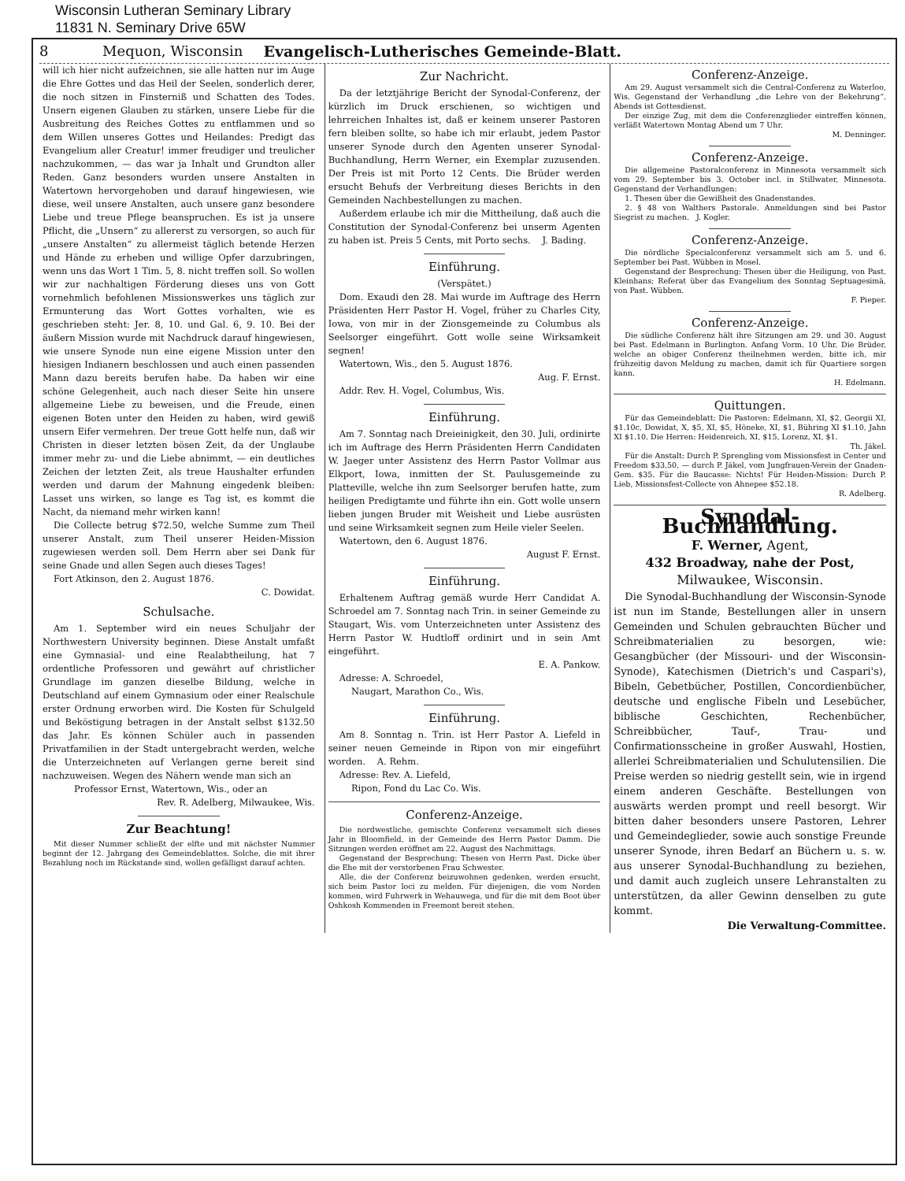Wisconsin Lutheran Seminary Library
11831 N. Seminary Drive 65W
8 Mequon, Wisconsin Evangelisch-Lutherisches Gemeinde-Blatt.
will ich hier nicht aufzeichnen, sie alle hatten nur im Auge die Ehre Gottes und das Heil der Seelen, sonderlich derer, die noch sitzen in Finsterniß und Schatten des Todes. Unsern eigenen Glauben zu stärken, unsere Liebe für die Ausbreitung des Reiches Gottes zu entflammen und so dem Willen unseres Gottes und Heilandes: Predigt das Evangelium aller Creatur! immer freudiger und treulicher nachzukommen, — das war ja Inhalt und Grundton aller Reden. Ganz besonders wurden unsere Anstalten in Watertown hervorgehoben und darauf hingewiesen, wie diese, weil unsere Anstalten, auch unsere ganz besondere Liebe und treue Pflege beanspruchen. Es ist ja unsere Pflicht, die „Unsern“ zu allererst zu versorgen, so auch für „unsere Anstalten“ zu allermeist täglich betende Herzen und Hände zu erheben und willige Opfer darzubringen, wenn uns das Wort 1 Tim. 5, 8. nicht treffen soll. So wollen wir zur nachhaltigen Förderung dieses uns von Gott vornehmlich befohlenen Missionswerkes uns täglich zur Ermunterung das Wort Gottes vorhalten, wie es geschrieben steht: Jer. 8, 10. und Gal. 6, 9. 10. Bei der äußern Mission wurde mit Nachdruck darauf hingewiesen, wie unsere Synode nun eine eigene Mission unter den hiesigen Indianern beschlossen und auch einen passenden Mann dazu bereits berufen habe. Da haben wir eine schöne Gelegenheit, auch nach dieser Seite hin unsere allgemeine Liebe zu beweisen, und die Freude, einen eigenen Boten unter den Heiden zu haben, wird gewiß unsern Eifer vermehren. Der treue Gott helfe nun, daß wir Christen in dieser letzten bösen Zeit, da der Unglaube immer mehr zu- und die Liebe abnimmt, — ein deutliches Zeichen der letzten Zeit, als treue Haushalter erfunden werden und darum der Mahnung eingedenk bleiben: Lasset uns wirken, so lange es Tag ist, es kommt die Nacht, da niemand mehr wirken kann!
Die Collecte betrug $72.50, welche Summe zum Theil unserer Anstalt, zum Theil unserer Heiden-Mission zugewiesen werden soll. Dem Herrn aber sei Dank für seine Gnade und allen Segen auch dieses Tages!
Fort Atkinson, den 2. August 1876.
C. Dowidat.
Schulsache.
Am 1. September wird ein neues Schuljahr der Northwestern University beginnen. Diese Anstalt umfaßt eine Gymnasial- und eine Realabtheilung, hat 7 ordentliche Professoren und gewährt auf christlicher Grundlage im ganzen dieselbe Bildung, welche in Deutschland auf einem Gymnasium oder einer Realschule erster Ordnung erworben wird. Die Kosten für Schulgeld und Beköstigung betragen in der Anstalt selbst $132.50 das Jahr. Es können Schüler auch in passenden Privatfamilien in der Stadt untergebracht werden, welche die Unterzeichneten auf Verlangen gerne bereit sind nachzuweisen. Wegen des Nähern wende man sich an
Professor Ernst, Watertown, Wis., oder an
Rev. R. Adelberg, Milwaukee, Wis.
Zur Beachtung!
Mit dieser Nummer schließt der elfte und mit nächster Nummer beginnt der 12. Jahrgang des Gemeindeblattes. Solche, die mit ihrer Bezahlung noch im Rückstande sind, wollen gefälligst darauf achten.
Zur Nachricht.
Da der letztjährige Bericht der Synodal-Conferenz, der kürzlich im Druck erschienen, so wichtigen und lehrreichen Inhaltes ist, daß er keinem unserer Pastoren fern bleiben sollte, so habe ich mir erlaubt, jedem Pastor unserer Synode durch den Agenten unserer Synodal-Buchhandlung, Herrn Werner, ein Exemplar zuzusenden. Der Preis ist mit Porto 12 Cents. Die Brüder werden ersucht Behufs der Verbreitung dieses Berichts in den Gemeinden Nachbestellungen zu machen.
Außerdem erlaube ich mir die Mittheilung, daß auch die Constitution der Synodal-Conferenz bei unserm Agenten zu haben ist. Preis 5 Cents, mit Porto sechs. J. Bading.
Einführung.
(Verspätet.)
Dom. Exaudi den 28. Mai wurde im Auftrage des Herrn Präsidenten Herr Pastor H. Vogel, früher zu Charles City, Iowa, von mir in der Zionsgemeinde zu Columbus als Seelsorger eingeführt. Gott wolle seine Wirksamkeit segnen!
Watertown, Wis., den 5. August 1876.
Aug. F. Ernst.
Addr. Rev. H. Vogel, Columbus, Wis.
Einführung.
Am 7. Sonntag nach Dreieinigkeit, den 30. Juli, ordinirte ich im Auftrage des Herrn Präsidenten Herrn Candidaten W. Jaeger unter Assistenz des Herrn Pastor Vollmar aus Elkport, Iowa, inmitten der St. Paulusgemeinde zu Platteville, welche ihn zum Seelsorger berufen hatte, zum heiligen Predigtamte und führte ihn ein. Gott wolle unsern lieben jungen Bruder mit Weisheit und Liebe ausrüsten und seine Wirksamkeit segnen zum Heile vieler Seelen.
Watertown, den 6. August 1876.
August F. Ernst.
Einführung.
Erhaltenem Auftrag gemäß wurde Herr Candidat A. Schroedel am 7. Sonntag nach Trin. in seiner Gemeinde zu Staugart, Wis. vom Unterzeichneten unter Assistenz des Herrn Pastor W. Hudtloff ordinirt und in sein Amt eingeführt.
E. A. Pankow.
Adresse: A. Schroedel,
Naugart, Marathon Co., Wis.
Einführung.
Am 8. Sonntag n. Trin. ist Herr Pastor A. Liefeld in seiner neuen Gemeinde in Ripon von mir eingeführt worden. A. Rehm.
Adresse: Rev. A. Liefeld,
Ripon, Fond du Lac Co. Wis.
Conferenz-Anzeige.
Die nordwestliche, gemischte Conferenz versammelt sich dieses Jahr in Bloomfield, in der Gemeinde des Herrn Pastor Damm. Die Sitzungen werden eröffnet am 22. August des Nachmittags.
Gegenstand der Besprechung: Thesen von Herrn Past. Dicke über die Ehe mit der verstorbenen Frau Schwester.
Alle, die der Conferenz beizuwohnen gedenken, werden ersucht, sich beim Pastor loci zu melden. Für diejenigen, die vom Norden kommen, wird Fuhrwerk in Wehauwega, und für die mit dem Boot über Oshkosh Kommenden in Freemont bereit stehen.
Conferenz-Anzeige.
Am 29. August versammelt sich die Central-Conferenz zu Waterloo, Wis. Gegenstand der Verhandlung „die Lehre von der Bekehrung“. Abends ist Gottesdienst.
Der einzige Zug, mit dem die Conferenzglieder eintreffen können, verläßt Watertown Montag Abend um 7 Uhr.
M. Denninger.
Conferenz-Anzeige.
Die allgemeine Pastoralconferenz in Minnesota versammelt sich vom 29. September bis 3. October incl. in Stillwater, Minnesota. Gegenstand der Verhandlungen:
1. Thesen über die Gewißheit des Gnadenstandes.
2. § 48 von Walthers Pastorale. Anmeldungen sind bei Pastor Siegrist zu machen. J. Kogler.
Conferenz-Anzeige.
Die nördliche Specialconferenz versammelt sich am 5. und 6. September bei Past. Wübben in Mosel.
Gegenstand der Besprechung: Thesen über die Heiligung, von Past. Kleinhans; Referat über das Evangelium des Sonntag Septuagesimä, von Past. Wübben.
F. Pieper.
Conferenz-Anzeige.
Die südliche Conferenz hält ihre Sitzungen am 29. und 30. August bei Past. Edelmann in Burlington. Anfang Vorm. 10 Uhr. Die Brüder, welche an obiger Conferenz theilnehmen werden, bitte ich, mir frühzeitig davon Meldung zu machen, damit ich für Quartiere sorgen kann.
H. Edelmann.
Quittungen.
Für das Gemeindeblatt: Die Pastoren: Edelmann, XI, $2, Georgii XI, $1.10c, Dowidat, X, $5, XI, $5, Höneke, XI, $1, Bühring XI $1.10, Jahn XI $1.10. Die Herren: Heidenreich, XI, $15, Lorenz, XI, $1.
Th. Jäkel.
Für die Anstalt: Durch P. Sprengling vom Missionsfest in Center und Freedom $33.50, — durch P. Jäkel, vom Jungfrauen-Verein der Gnaden-Gem. $35. Für die Baucasse: Nichts! Für Heiden-Mission: Durch P. Lieb, Missionsfest-Collecte von Ahnepee $52.18.
R. Adelberg.
Synodal-Buchhandlung.
F. Werner, Agent,
432 Broadway, nahe der Post,
Milwaukee, Wisconsin.
Die Synodal-Buchhandlung der Wisconsin-Synode ist nun im Stande, Bestellungen aller in unsern Gemeinden und Schulen gebrauchten Bücher und Schreibmaterialien zu besorgen, wie: Gesangbücher (der Missouri- und der Wisconsin-Synode), Katechismen (Dietrich's und Caspari's), Bibeln, Gebetbücher, Postillen, Concordienbücher, deutsche und englische Fibeln und Lesebücher, biblische Geschichten, Rechenbücher, Schreibbücher, Tauf-, Trau- und Confirmationsscheine in großer Auswahl, Hostien, allerlei Schreibmaterialien und Schulutensilien. Die Preise werden so niedrig gestellt sein, wie in irgend einem anderen Geschäfte. Bestellungen von auswärts werden prompt und reell besorgt. Wir bitten daher besonders unsere Pastoren, Lehrer und Gemeindeglieder, sowie auch sonstige Freunde unserer Synode, ihren Bedarf an Büchern u. s. w. aus unserer Synodal-Buchhandlung zu beziehen, und damit auch zugleich unsere Lehranstalten zu unterstützen, da aller Gewinn denselben zu gute kommt.
Die Verwaltung-Committee.